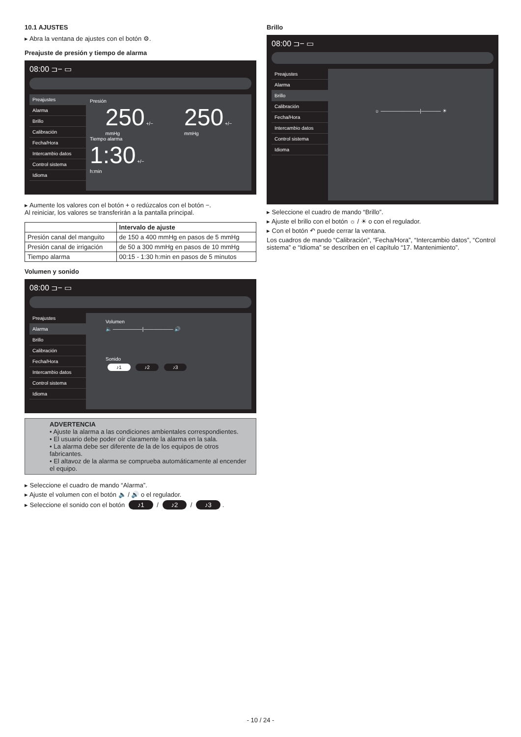10.1 AJUSTES
▸ Abra la ventana de ajustes con el botón ⚙.
Preajuste de presión y tiempo de alarma
08:00 ⊐− ▭
Preajustes
Alarma
Brillo
Calibración
Fecha/Hora
Intercambio datos
Control sistema
Idioma
Presión
250 +/−
mmHg
250 +/−
mmHg
Tiempo alarma
1:30 +/−
h:min
▸ Aumente los valores con el botón + o redúzcalos con el botón −.
Al reiniciar, los valores se transferirán a la pantalla principal.
| | Intervalo de ajuste |
| --- | --- |
| Presión canal del manguito | de 150 a 400 mmHg en pasos de 5 mmHg |
| Presión canal de irrigación | de 50 a 300 mmHg en pasos de 10 mmHg |
| Tiempo alarma | 00:15 - 1:30 h:min en pasos de 5 minutos |
Volumen y sonido
08:00 ⊐− ▭
Preajustes
Alarma
Brillo
Calibración
Fecha/Hora
Intercambio datos
Control sistema
Idioma
Volumen
🔈 ——————|—————— 🔊
Sonido
♪1 ♪2 ♪3
ADVERTENCIA
• Ajuste la alarma a las condiciones ambientales correspondientes.
• El usuario debe poder oír claramente la alarma en la sala.
• La alarma debe ser diferente de la de los equipos de otros fabricantes.
• El altavoz de la alarma se comprueba automáticamente al encender el equipo.
▸ Seleccione el cuadro de mando “Alarma”.
▸ Ajuste el volumen con el botón 🔈 / 🔊 o el regulador.
▸ Seleccione el sonido con el botón ♪1 / ♪2 / ♪3.
Brillo
08:00 ⊐− ▭
Preajustes
Alarma
Brillo
Calibración
Fecha/Hora
Intercambio datos
Control sistema
Idioma
☼ ————————|———— ☀
▸ Seleccione el cuadro de mando “Brillo”.
▸ Ajuste el brillo con el botón ☼ / ☀ o con el regulador.
▸ Con el botón ↶ puede cerrar la ventana.
Los cuadros de mando “Calibración”, “Fecha/Hora”, “Intercambio datos”, “Control sistema” e “Idioma” se describen en el capítulo “17. Mantenimiento”.
- 10 / 24 -